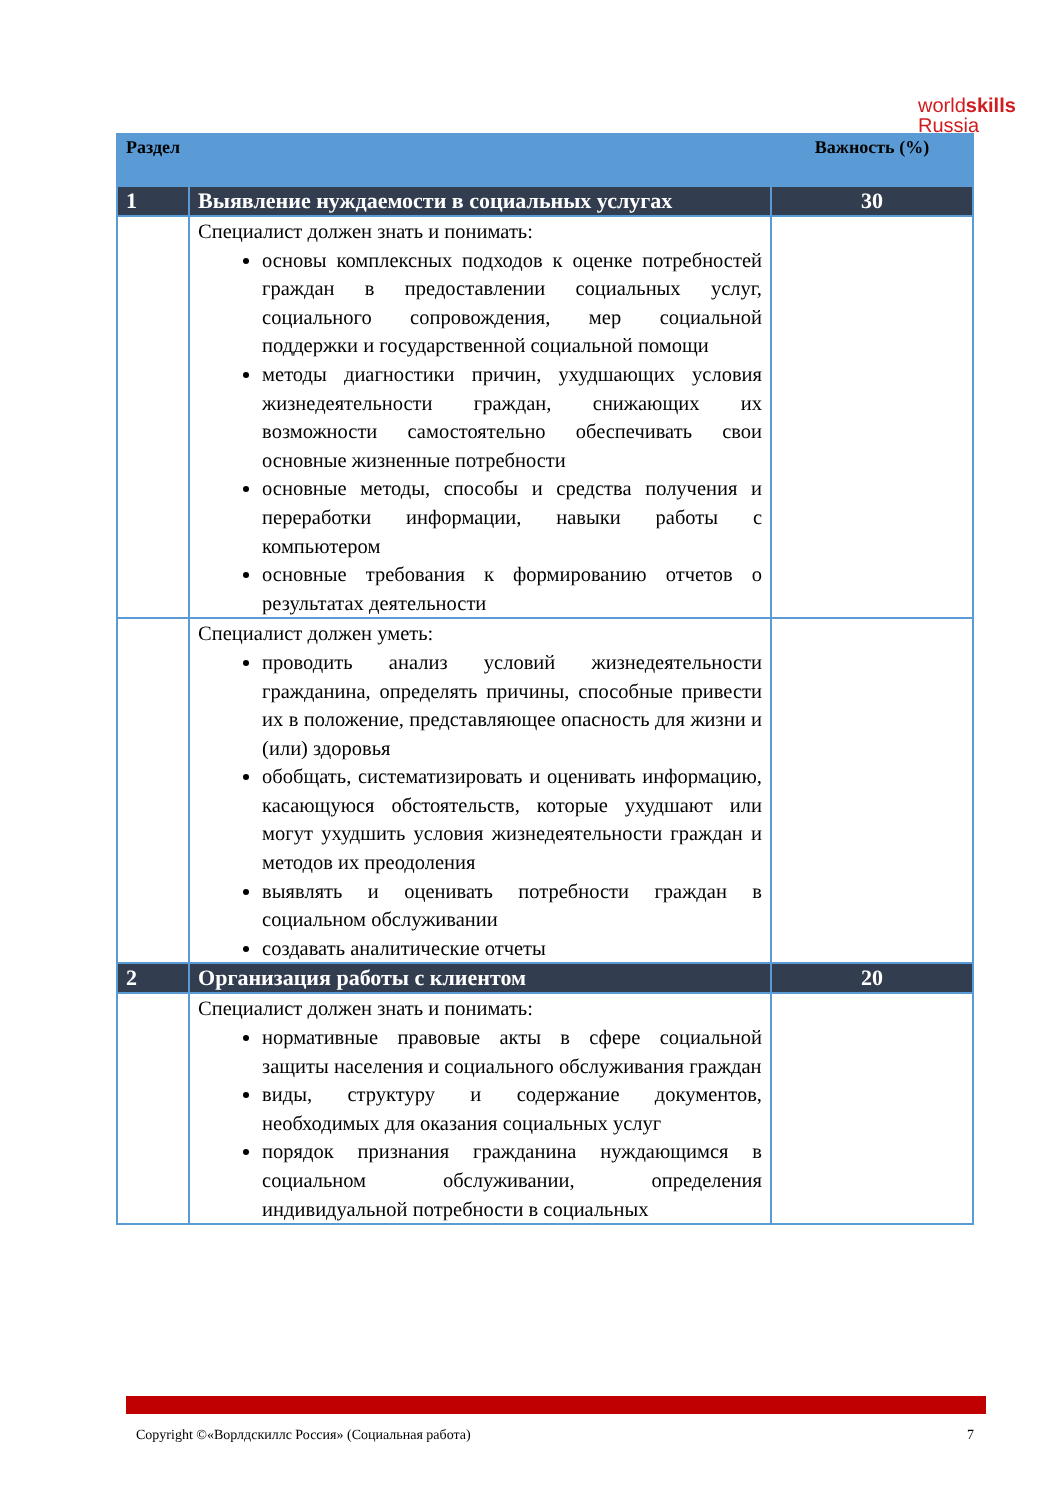worldskills
Russia
| Раздел | | Важность (%) |
| --- | --- | --- |
| 1 | Выявление нуждаемости в социальных услугах | 30 |
| | Специалист должен знать и понимать: основы комплексных подходов к оценке потребностей граждан в предоставлении социальных услуг, социального сопровождения, мер социальной поддержки и государственной социальной помощи методы диагностики причин, ухудшающих условия жизнедеятельности граждан, снижающих их возможности самостоятельно обеспечивать свои основные жизненные потребности основные методы, способы и средства получения и переработки информации, навыки работы с компьютером основные требования к формированию отчетов о результатах деятельности | |
| | Специалист должен уметь: проводить анализ условий жизнедеятельности гражданина, определять причины, способные привести их в положение, представляющее опасность для жизни и (или) здоровья обобщать, систематизировать и оценивать информацию, касающуюся обстоятельств, которые ухудшают или могут ухудшить условия жизнедеятельности граждан и методов их преодоления выявлять и оценивать потребности граждан в социальном обслуживании создавать аналитические отчеты | |
| 2 | Организация работы с клиентом | 20 |
| | Специалист должен знать и понимать: нормативные правовые акты в сфере социальной защиты населения и социального обслуживания граждан виды, структуру и содержание документов, необходимых для оказания социальных услуг порядок признания гражданина нуждающимся в социальном обслуживании, определения индивидуальной потребности в социальных | |
Copyright ©«Ворлдскиллс Россия» (Социальная работа) 7